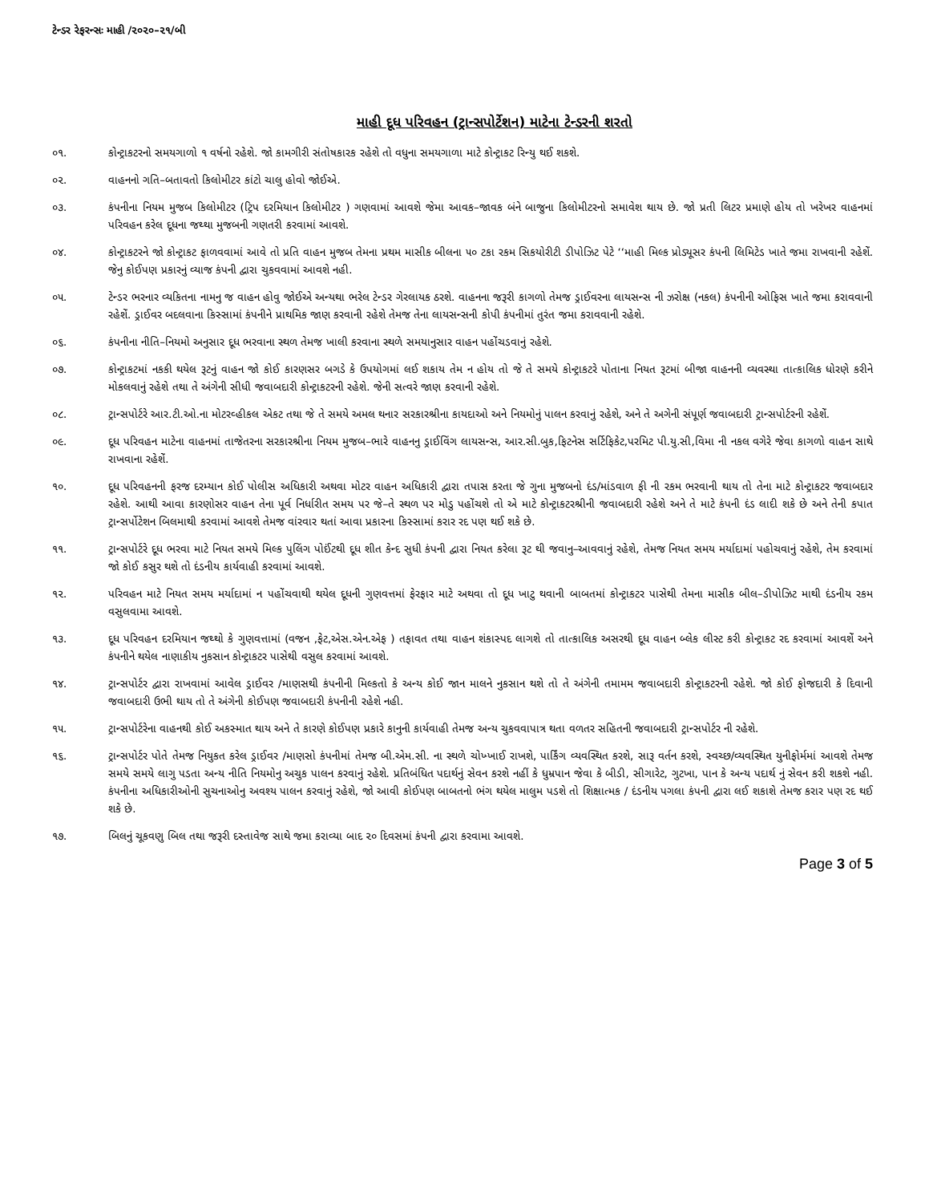ટેન્ડર રેફરન્સઃ માહી /૨૦૨૦–૨૧/બી
માહી દૂધ પરિવહન (ટ્રાન્સપોર્ટેશન) માટેના ટેન્ડરની શરતો
૦૧. કોન્ટ્રાકટરનો સમયગાળો ૧ વર્ષનો રહેશે. જો કામગીરી સંતોષકારક રહેશે તો વધુના સમયગાળા માટે કોન્ટ્રાકટ રિન્યુ થઈ શકશે.
૦૨. વાહનનો ગતિ–બતાવતો કિલોમીટર કાંટો ચાલુ હોવો જોઈએ.
૦૩. કંપનીના નિયમ મુજબ કિલોમીટર (ટ્રિપ દરમિયાન કિલોમીટર ) ગણવામાં આવશે જેમા આવક–જાવક બંને બાજુના કિલોમીટરનો સમાવેશ થાય છે. જો પ્રતી લિટર પ્રમાણે હોય તો ખરેખર વાહનમાં પરિવહન કરેલ દૂધના જથ્થા મુજબની ગણતરી કરવામાં આવશે.
૦૪. કોન્ટ્રાકટરને જો કોન્ટ્રાકટ ફાળવવામાં આવે તો પ્રતિ વાહન મુજબ તેમના પ્રથમ માસીક બીલના ૫૦ ટકા રકમ સિકયોરીટી ડીપોઝિટ પેટે ‘‘માહી મિલ્ક પ્રોડ્યૂસર કંપની લિમિટેડ ખાતે જમા રાખવાની રહેશેં. જેનુ કોઈપણ પ્રકારનું વ્યાજ કંપની દ્વારા ચુકવવામાં આવશે નહી.
૦૫. ટેન્ડર ભરનાર વ્યકિતના નામનુ જ વાહન હોવુ જોઈએ અન્યથા ભરેલ ટેન્ડર ગેરલાયક ઠરશે. વાહનના જરૂરી કાગળો તેમજ ડ્રાઈવરના લાયસન્સ ની ઝરોક્ષ (નકલ) કંપનીની ઓફિસ ખાતે જમા કરાવવાની રહેશેં. ડ્રાઈવર બદલવાના કિસ્સામાં કંપનીને પ્રાથમિક જાણ કરવાની રહેશે તેમજ તેના લાયસન્સની કોપી કંપનીમાં તુરંત જમા કરાવવાની રહેશે.
૦૬. કંપનીના નીતિ–નિયમો અનુસાર દૂધ ભરવાના સ્થળ તેમજ ખાલી કરવાના સ્થળે સમયાનુસાર વાહન પહોંચડવાનું રહેશે.
૦૭. કોન્ટ્રાકટમાં નકકી થયેલ રૂટનું વાહન જો કોઈ કારણસર બગડે કે ઉપયોગમાં લઈ શકાય તેમ ન હોય તો જે તે સમયે કોન્ટ્રાકટરે પોતાના નિયત રૂટમાં બીજા વાહનની વ્યવસ્થા તાત્કાલિક ધોરણે કરીને મોકલવાનું રહેશે તથા તે અંગેની સીધી જવાબદારી કોન્ટ્રાકટરની રહેશે. જેની સત્વરે જાણ કરવાની રહેશે.
૦૮. ટ્રાન્સપોર્ટરે આર.ટી.ઓ.ના મોટરવ્હીકલ એકટ તથા જે તે સમયે અમલ થનાર સરકારશ્રીના કાયદાઓ અને નિયમોનું પાલન કરવાનું રહેશે, અને તે અગેની સંપૂર્ણ જવાબદારી ટ્રાન્સપોર્ટરની રહેશેં.
૦૯. દૂધ પરિવહન માટેના વાહનમાં તાજેતરના સરકારશ્રીના નિયમ મુજબ–ભારે વાહનનુ ડ્રાઈવિંગ લાયસન્સ, આર.સી.બુક,ફિટનેસ સર્ટિફિકેટ,પરમિટ પી.યુ.સી,વિમા ની નકલ વગેરે જેવા કાગળો વાહન સાથે રાખવાના રહેશેં.
૧૦. દૂધ પરિવહનની ફરજ દરમ્યાન કોઈ પોલીસ અધિકારી અથવા મોટર વાહન અધિકારી દ્વારા તપાસ કરતા જે ગુના મુજબનો દંડ/માંડવાળ ફી ની રકમ ભરવાની થાય તો તેના માટે કોન્ટ્રાકટર જવાબદાર રહેશે. આથી આવા કારણોસર વાહન તેના પૂર્વ નિર્ધારીત સમય પર જે–તે સ્થળ પર મોડુ પહોંચશે તો એ માટે કોન્ટ્રાકટરશ્રીની જવાબદારી રહેશે અને તે માટે કંપની દંડ લાદી શકે છે અને તેની કપાત ટ્રાન્સર્પોટેશન બિલમાથી કરવામાં આવશે તેમજ વાંરવાર થતાં આવા પ્રકારના કિસ્સામાં કરાર રદ પણ થઈ શકે છે.
૧૧. ટ્રાન્સપોર્ટરે દૂધ ભરવા માટે નિયત સમયે મિલ્ક પુલિંગ પોઈંટથી દૂધ શીત કેન્દ સુધી કંપની દ્વારા નિયત કરેલા રૂટ થી જવાનુ–આવવાનું રહેશે, તેમજ નિયત સમય મર્યાદામાં પહોચવાનું રહેશે, તેમ કરવામાં જો કોઈ કસુર થશે તો દંડનીય કાર્યવાહી કરવામાં આવશે.
૧૨. પરિવહન માટે નિયત સમય મર્યાદામાં ન પહોંચવાથી થયેલ દૂધની ગુણવત્તમાં ફેરફાર માટે અથવા તો દૂધ ખાટુ થવાની બાબતમાં કોન્ટ્રાકટર પાસેથી તેમના માસીક બીલ–ડીપોઝિટ માથી દંડનીય રકમ વસુલવામા આવશે.
૧૩. દૂધ પરિવહન દરમિયાન જથ્થો કે ગુણવત્તામાં (વજન ,ફેટ,એસ.એન.એફ ) તફાવત તથા વાહન શંકાસ્પદ લાગશે તો તાત્કાલિક અસરથી દૂધ વાહન બ્લેક લીસ્ટ કરી કોન્ટ્રાકટ રદ કરવામાં આવશેં અને કંપનીને થયેલ નાણાકીય નુકસાન કોન્ટ્રાકટર પાસેથી વસુલ કરવામાં આવશે.
૧૪. ટ્રાન્સપોર્ટર દ્વારા રાખવામાં આવેલ ડ્રાઈવર /માણસથી કંપનીની મિલ્કતો કે અન્ય કોઈ જાન માલને નુકસાન થશે તો તે અંગેની તમામમ જવાબદારી કોન્ટ્રાકટરની રહેશે. જો કોઈ ફોજદારી કે દિવાની જવાબદારી ઉભી થાય તો તે અંગેની કોઈપણ જવાબદારી કંપનીની રહેશે નહી.
૧૫. ટ્રાન્સપોર્ટરેના વાહનથી કોઈ અકસ્માત થાય અને તે કારણે કોઈપણ પ્રકારે કાનુની કાર્યવાહી તેમજ અન્ય ચુકવવાપાત્ર થતા વળતર સહિતની જવાબદારી ટ્રાન્સપોર્ટર ની રહેશે.
૧૬. ટ્રાન્સપોર્ટર પોતે તેમજ નિયુકત કરેલ ડ્રાઈવર /માણસો કંપનીમાં તેમજ બી.એમ.સી. ના સ્થળે ચોખ્ખાઈ રાખશે, પાર્કિંગ વ્યવસ્થિત કરશે, સારૂ વર્તન કરશે, સ્વચ્છ/વ્યવસ્થિત યુનીફોર્મમાં આવશે તેમજ સમયે સમયે લાગુ પડતા અન્ય નીતિ નિયમોનુ અચુક પાલન કરવાનું રહેશે. પ્રતિબંધિત પદાર્થનું સેવન કરશે નહીં કે ધુમ્રપાન જેવા કે બીડી, સીગારેટ, ગુટખા, પાન કે અન્ય પદાર્થ નું સેવન કરી શકશે નહી. કંપનીના અધિકારીઓની સુચનાઓનુ અવશ્ય પાલન કરવાનું રહેશે, જો આવી કોઈપણ બાબતનો ભંગ થયેલ માલુમ પડશે તો શિક્ષાત્મક / દંડનીય પગલા કંપની દ્વારા લઈ શકાશે તેમજ કરાર પણ રદ થઈ શકે છે.
૧૭. બિલનું ચૂકવણુ બિલ તથા જરૂરી દસ્તાવેજ સાથે જમા કરાવ્યા બાદ ૨૦ દિવસમાં કંપની દ્વારા કરવામા આવશે.
Page 3 of 5